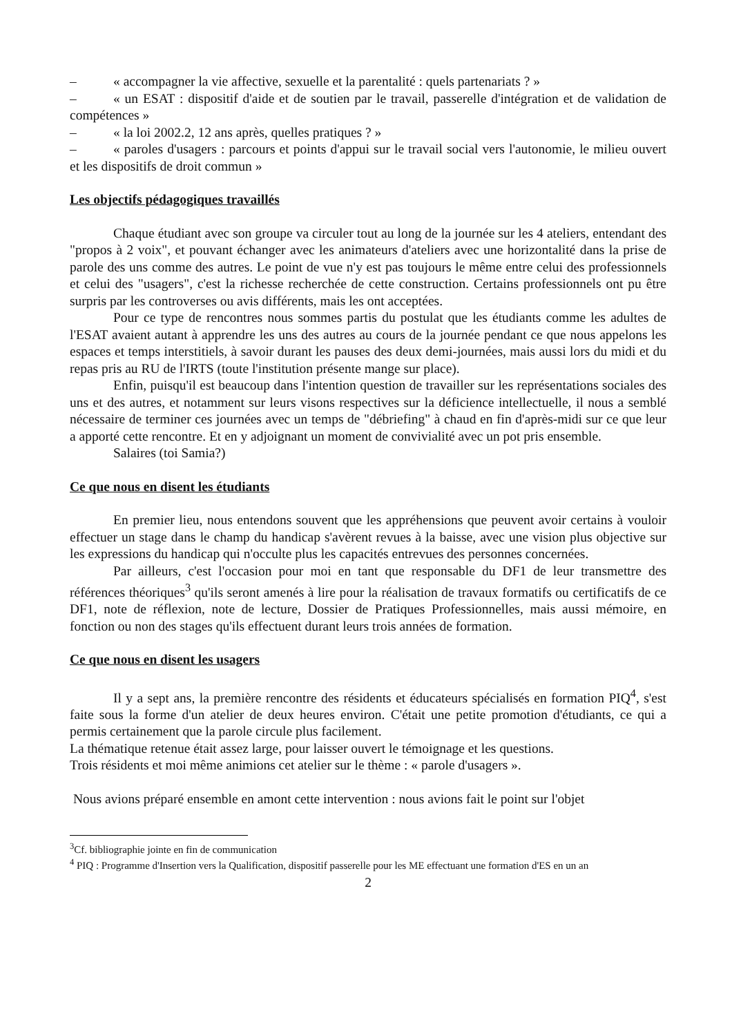– « accompagner la vie affective, sexuelle et la parentalité : quels partenariats ? »
– « un ESAT : dispositif d'aide et de soutien par le travail, passerelle d'intégration et de validation de compétences »
– « la loi 2002.2, 12 ans après, quelles pratiques ? »
– « paroles d'usagers : parcours et points d'appui sur le travail social vers l'autonomie, le milieu ouvert et les dispositifs de droit commun »
Les objectifs pédagogiques travaillés
Chaque étudiant avec son groupe va circuler tout au long de la journée sur les 4 ateliers, entendant des "propos à 2 voix", et pouvant échanger avec les animateurs d'ateliers avec une horizontalité dans la prise de parole des uns comme des autres. Le point de vue n'y est pas toujours le même entre celui des professionnels et celui des "usagers", c'est la richesse recherchée de cette construction. Certains professionnels ont pu être surpris par les controverses ou avis différents, mais les ont acceptées.
Pour ce type de rencontres nous sommes partis du postulat que les étudiants comme les adultes de l'ESAT avaient autant à apprendre les uns des autres au cours de la journée pendant ce que nous appelons les espaces et temps interstitiels, à savoir durant les pauses des deux demi-journées, mais aussi lors du midi et du repas pris au RU de l'IRTS (toute l'institution présente mange sur place).
Enfin, puisqu'il est beaucoup dans l'intention question de travailler sur les représentations sociales des uns et des autres, et notamment sur leurs visons respectives sur la déficience intellectuelle, il nous a semblé nécessaire de terminer ces journées avec un temps de "débriefing" à chaud en fin d'après-midi sur ce que leur a apporté cette rencontre. Et en y adjoignant un moment de convivialité avec un pot pris ensemble.
Salaires (toi Samia?)
Ce que nous en disent les étudiants
En premier lieu, nous entendons souvent que les appréhensions que peuvent avoir certains à vouloir effectuer un stage dans le champ du handicap s'avèrent revues à la baisse, avec une vision plus objective sur les expressions du handicap qui n'occulte plus les capacités entrevues des personnes concernées.
Par ailleurs, c'est l'occasion pour moi en tant que responsable du DF1 de leur transmettre des références théoriques<sup>3</sup> qu'ils seront amenés à lire pour la réalisation de travaux formatifs ou certificatifs de ce DF1, note de réflexion, note de lecture, Dossier de Pratiques Professionnelles, mais aussi mémoire, en fonction ou non des stages qu'ils effectuent durant leurs trois années de formation.
Ce que nous en disent les usagers
Il y a sept ans, la première rencontre des résidents et éducateurs spécialisés en formation PIQ<sup>4</sup>, s'est faite sous la forme d'un atelier de deux heures environ. C'était une petite promotion d'étudiants, ce qui a permis certainement que la parole circule plus facilement.
La thématique retenue était assez large, pour laisser ouvert le témoignage et les questions.
Trois résidents et moi même animions cet atelier sur le thème : « parole d'usagers ».
Nous avions préparé ensemble en amont cette intervention : nous avions fait le point sur l'objet
<sup>3</sup> Cf. bibliographie jointe en fin de communication
<sup>4</sup> PIQ : Programme d'Insertion vers la Qualification, dispositif passerelle pour les ME effectuant une formation d'ES en un an
2